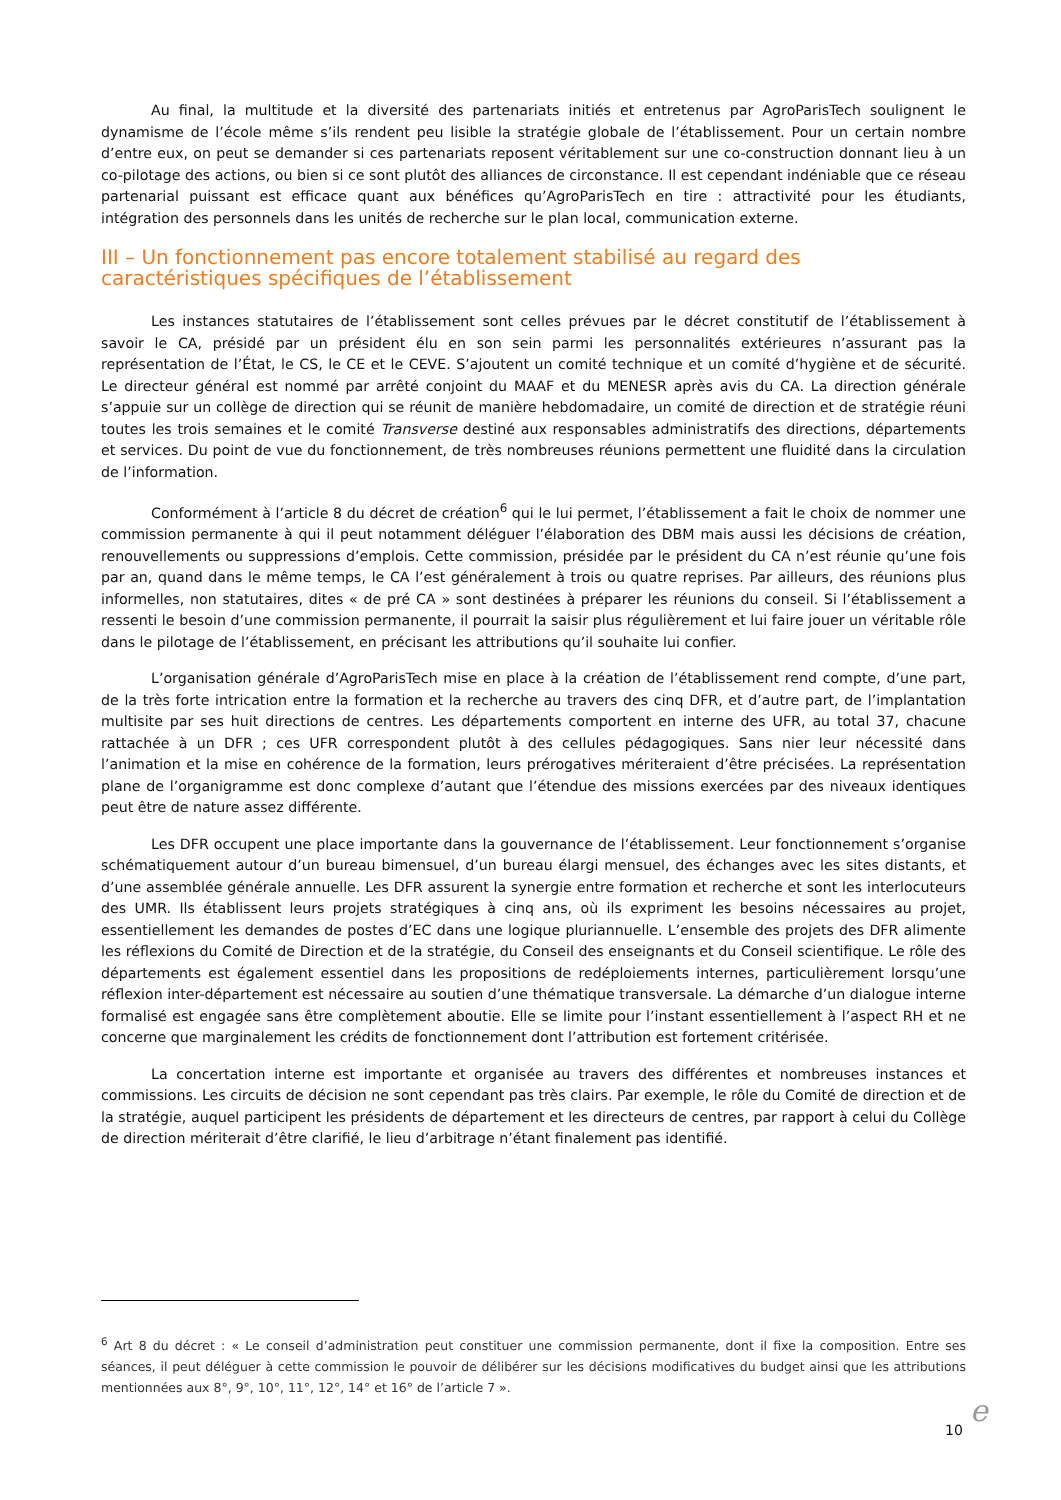Au final, la multitude et la diversité des partenariats initiés et entretenus par AgroParisTech soulignent le dynamisme de l’école même s’ils rendent peu lisible la stratégie globale de l’établissement. Pour un certain nombre d’entre eux, on peut se demander si ces partenariats reposent véritablement sur une co-construction donnant lieu à un co-pilotage des actions, ou bien si ce sont plutôt des alliances de circonstance. Il est cependant indéniable que ce réseau partenarial puissant est efficace quant aux bénéfices qu’AgroParisTech en tire : attractivité pour les étudiants, intégration des personnels dans les unités de recherche sur le plan local, communication externe.
III – Un fonctionnement pas encore totalement stabilisé au regard des caractéristiques spécifiques de l’établissement
Les instances statutaires de l’établissement sont celles prévues par le décret constitutif de l’établissement à savoir le CA, présidé par un président élu en son sein parmi les personnalités extérieures n’assurant pas la représentation de l’État, le CS, le CE et le CEVE. S’ajoutent un comité technique et un comité d’hygiène et de sécurité. Le directeur général est nommé par arrêté conjoint du MAAF et du MENESR après avis du CA. La direction générale s’appuie sur un collège de direction qui se réunit de manière hebdomadaire, un comité de direction et de stratégie réuni toutes les trois semaines et le comité Transverse destiné aux responsables administratifs des directions, départements et services. Du point de vue du fonctionnement, de très nombreuses réunions permettent une fluidité dans la circulation de l’information.
Conformément à l’article 8 du décret de création<sup>6</sup> qui le lui permet, l’établissement a fait le choix de nommer une commission permanente à qui il peut notamment déléguer l’élaboration des DBM mais aussi les décisions de création, renouvellements ou suppressions d’emplois. Cette commission, présidée par le président du CA n’est réunie qu’une fois par an, quand dans le même temps, le CA l’est généralement à trois ou quatre reprises. Par ailleurs, des réunions plus informelles, non statutaires, dites « de pré CA » sont destinées à préparer les réunions du conseil. Si l’établissement a ressenti le besoin d’une commission permanente, il pourrait la saisir plus régulièrement et lui faire jouer un véritable rôle dans le pilotage de l’établissement, en précisant les attributions qu’il souhaite lui confier.
L’organisation générale d’AgroParisTech mise en place à la création de l’établissement rend compte, d’une part, de la très forte intrication entre la formation et la recherche au travers des cinq DFR, et d’autre part, de l’implantation multisite par ses huit directions de centres. Les départements comportent en interne des UFR, au total 37, chacune rattachée à un DFR ; ces UFR correspondent plutôt à des cellules pédagogiques. Sans nier leur nécessité dans l’animation et la mise en cohérence de la formation, leurs prérogatives mériteraient d’être précisées. La représentation plane de l’organigramme est donc complexe d’autant que l’étendue des missions exercées par des niveaux identiques peut être de nature assez différente.
Les DFR occupent une place importante dans la gouvernance de l’établissement. Leur fonctionnement s’organise schématiquement autour d’un bureau bimensuel, d’un bureau élargi mensuel, des échanges avec les sites distants, et d’une assemblée générale annuelle. Les DFR assurent la synergie entre formation et recherche et sont les interlocuteurs des UMR. Ils établissent leurs projets stratégiques à cinq ans, où ils expriment les besoins nécessaires au projet, essentiellement les demandes de postes d’EC dans une logique pluriannuelle. L’ensemble des projets des DFR alimente les réflexions du Comité de Direction et de la stratégie, du Conseil des enseignants et du Conseil scientifique. Le rôle des départements est également essentiel dans les propositions de redéploiements internes, particulièrement lorsqu’une réflexion inter-département est nécessaire au soutien d’une thématique transversale. La démarche d’un dialogue interne formalisé est engagée sans être complètement aboutie. Elle se limite pour l’instant essentiellement à l’aspect RH et ne concerne que marginalement les crédits de fonctionnement dont l’attribution est fortement critérisée.
La concertation interne est importante et organisée au travers des différentes et nombreuses instances et commissions. Les circuits de décision ne sont cependant pas très clairs. Par exemple, le rôle du Comité de direction et de la stratégie, auquel participent les présidents de département et les directeurs de centres, par rapport à celui du Collège de direction mériterait d’être clarifié, le lieu d’arbitrage n’étant finalement pas identifié.
<sup>6</sup> Art 8 du décret : « Le conseil d’administration peut constituer une commission permanente, dont il fixe la composition. Entre ses séances, il peut déléguer à cette commission le pouvoir de délibérer sur les décisions modificatives du budget ainsi que les attributions mentionnées aux 8°, 9°, 10°, 11°, 12°, 14° et 16° de l’article 7 ».
10 e